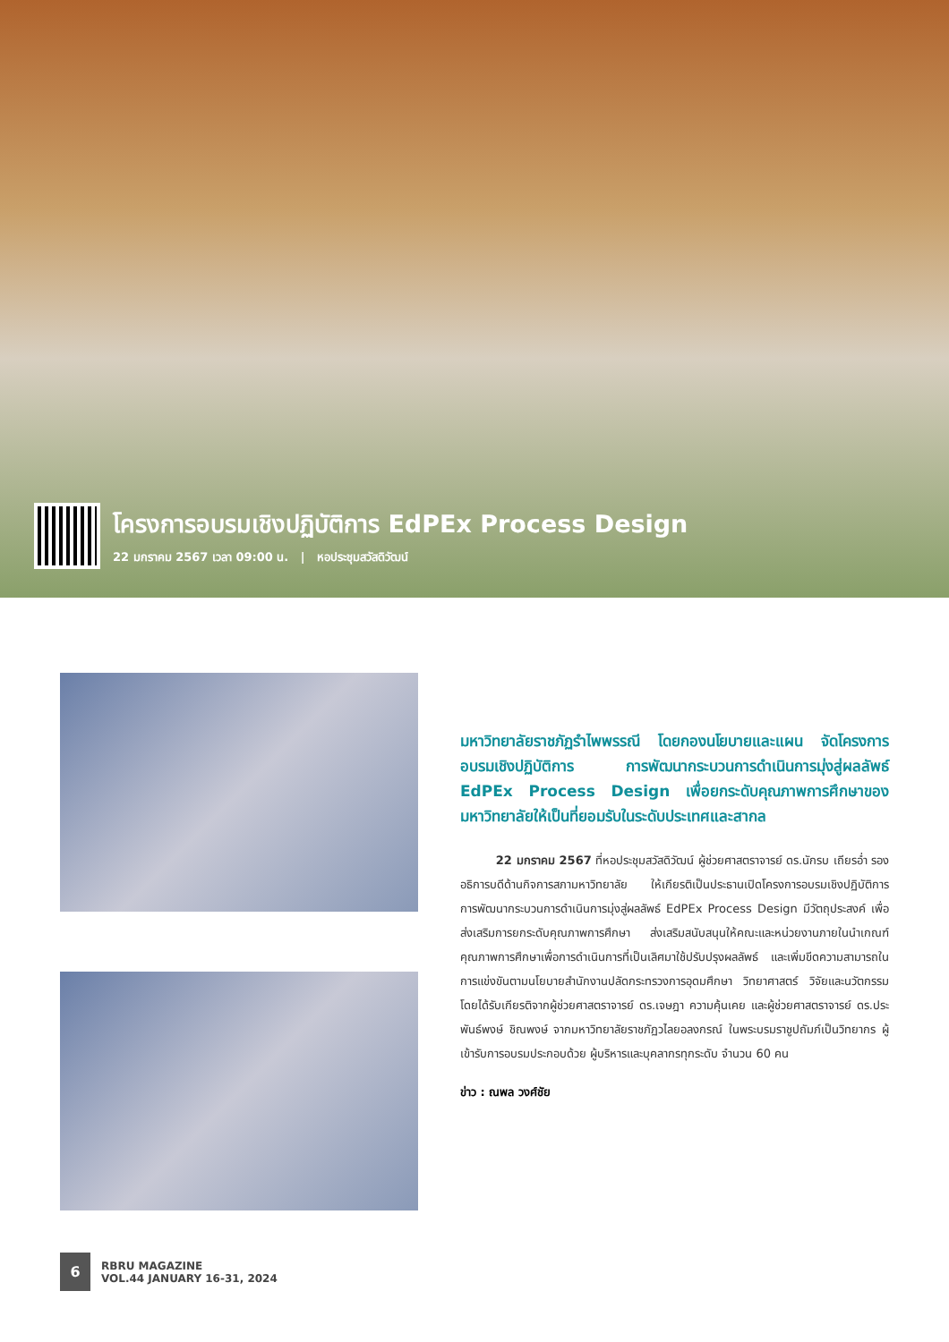โครงการอบรมเชิงปฏิบัติการ EdPEx Process Design
22 มกราคม 2567 เวลา 09:00 น. | หอประชุมสวัสดิวัฒน์
มหาวิทยาลัยราชภัฏรำไพพรรณี โดยกองนโยบายและแผน จัดโครงการอบรมเชิงปฏิบัติการ การพัฒนากระบวนการดำเนินการมุ่งสู่ผลลัพธ์ EdPEx Process Design เพื่อยกระดับคุณภาพการศึกษาของมหาวิทยาลัยให้เป็นที่ยอมรับในระดับประเทศและสากล
22 มกราคม 2567 ที่หอประชุมสวัสดิวัฒน์ ผู้ช่วยศาสตราจารย์ ดร.นักรบ เถียรอ่ำ รองอธิการบดีด้านกิจการสภามหาวิทยาลัย ให้เกียรติเป็นประธานเปิดโครงการอบรมเชิงปฏิบัติการ การพัฒนากระบวนการดำเนินการมุ่งสู่ผลลัพธ์ EdPEx Process Design มีวัตถุประสงค์ เพื่อส่งเสริมการยกระดับคุณภาพการศึกษา ส่งเสริมสนับสนุนให้คณะและหน่วยงานภายในนำเกณฑ์คุณภาพการศึกษาเพื่อการดำเนินการที่เป็นเลิศมาใช้ปรับปรุงผลลัพธ์ และเพิ่มขีดความสามารถในการแข่งขันตามนโยบายสำนักงานปลัดกระทรวงการอุดมศึกษา วิทยาศาสตร์ วิจัยและนวัตกรรม โดยได้รับเกียรติจากผู้ช่วยศาสตราจารย์ ดร.เจษฎา ความคุ้นเคย และผู้ช่วยศาสตราจารย์ ดร.ประพันธ์พงษ์ ชิณพงษ์ จากมหาวิทยาลัยราชภัฏวไลยอลงกรณ์ ในพระบรมราชูปถัมภ์เป็นวิทยากร ผู้เข้ารับการอบรมประกอบด้วย ผู้บริหารและบุคลากรทุกระดับ จำนวน 60 คน
ข่าว : ณพล วงศ์ชัย
6
RBRU MAGAZINE
VOL.44 JANUARY 16-31, 2024